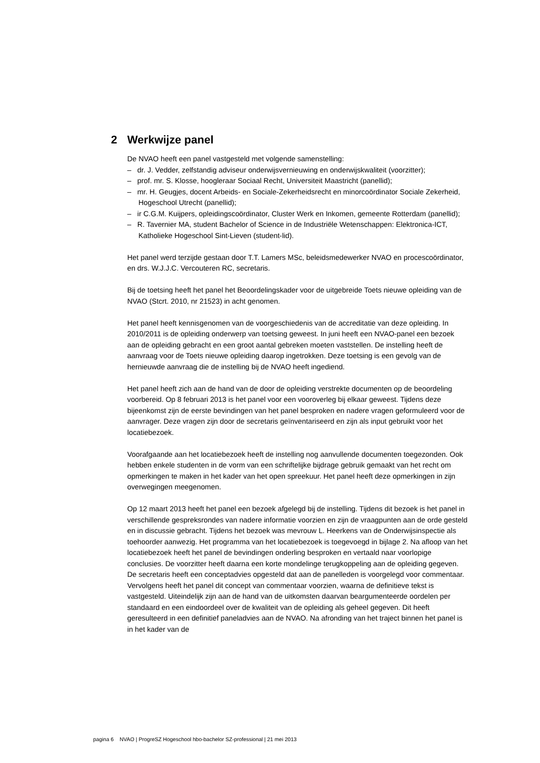2 Werkwijze panel
De NVAO heeft een panel vastgesteld met volgende samenstelling:
– dr. J. Vedder, zelfstandig adviseur onderwijsvernieuwing en onderwijskwaliteit (voorzitter);
– prof. mr. S. Klosse, hoogleraar Sociaal Recht, Universiteit Maastricht (panellid);
– mr. H. Geugjes, docent Arbeids- en Sociale-Zekerheidsrecht en minorcoördinator Sociale Zekerheid, Hogeschool Utrecht (panellid);
– ir C.G.M. Kuijpers, opleidingscoördinator, Cluster Werk en Inkomen, gemeente Rotterdam (panellid);
– R. Tavernier MA, student Bachelor of Science in de Industriële Wetenschappen: Elektronica-ICT, Katholieke Hogeschool Sint-Lieven (student-lid).
Het panel werd terzijde gestaan door T.T. Lamers MSc, beleidsmedewerker NVAO en procescoördinator, en drs. W.J.J.C. Vercouteren RC, secretaris.
Bij de toetsing heeft het panel het Beoordelingskader voor de uitgebreide Toets nieuwe opleiding van de NVAO (Stcrt. 2010, nr 21523) in acht genomen.
Het panel heeft kennisgenomen van de voorgeschiedenis van de accreditatie van deze opleiding. In 2010/2011 is de opleiding onderwerp van toetsing geweest. In juni heeft een NVAO-panel een bezoek aan de opleiding gebracht en een groot aantal gebreken moeten vaststellen. De instelling heeft de aanvraag voor de Toets nieuwe opleiding daarop ingetrokken. Deze toetsing is een gevolg van de hernieuwde aanvraag die de instelling bij de NVAO heeft ingediend.
Het panel heeft zich aan de hand van de door de opleiding verstrekte documenten op de beoordeling voorbereid. Op 8 februari 2013 is het panel voor een vooroverleg bij elkaar geweest. Tijdens deze bijeenkomst zijn de eerste bevindingen van het panel besproken en nadere vragen geformuleerd voor de aanvrager. Deze vragen zijn door de secretaris geïnventariseerd en zijn als input gebruikt voor het locatiebezoek.
Voorafgaande aan het locatiebezoek heeft de instelling nog aanvullende documenten toegezonden. Ook hebben enkele studenten in de vorm van een schriftelijke bijdrage gebruik gemaakt van het recht om opmerkingen te maken in het kader van het open spreekuur. Het panel heeft deze opmerkingen in zijn overwegingen meegenomen.
Op 12 maart 2013 heeft het panel een bezoek afgelegd bij de instelling. Tijdens dit bezoek is het panel in verschillende gespreksrondes van nadere informatie voorzien en zijn de vraagpunten aan de orde gesteld en in discussie gebracht. Tijdens het bezoek was mevrouw L. Heerkens van de Onderwijsinspectie als toehoorder aanwezig. Het programma van het locatiebezoek is toegevoegd in bijlage 2. Na afloop van het locatiebezoek heeft het panel de bevindingen onderling besproken en vertaald naar voorlopige conclusies. De voorzitter heeft daarna een korte mondelinge terugkoppeling aan de opleiding gegeven. De secretaris heeft een conceptadvies opgesteld dat aan de panelleden is voorgelegd voor commentaar. Vervolgens heeft het panel dit concept van commentaar voorzien, waarna de definitieve tekst is vastgesteld. Uiteindelijk zijn aan de hand van de uitkomsten daarvan beargumenteerde oordelen per standaard en een eindoordeel over de kwaliteit van de opleiding als geheel gegeven. Dit heeft geresulteerd in een definitief paneladvies aan de NVAO. Na afronding van het traject binnen het panel is in het kader van de
pagina 6 NVAO | ProgreSZ Hogeschool hbo-bachelor SZ-professional | 21 mei 2013